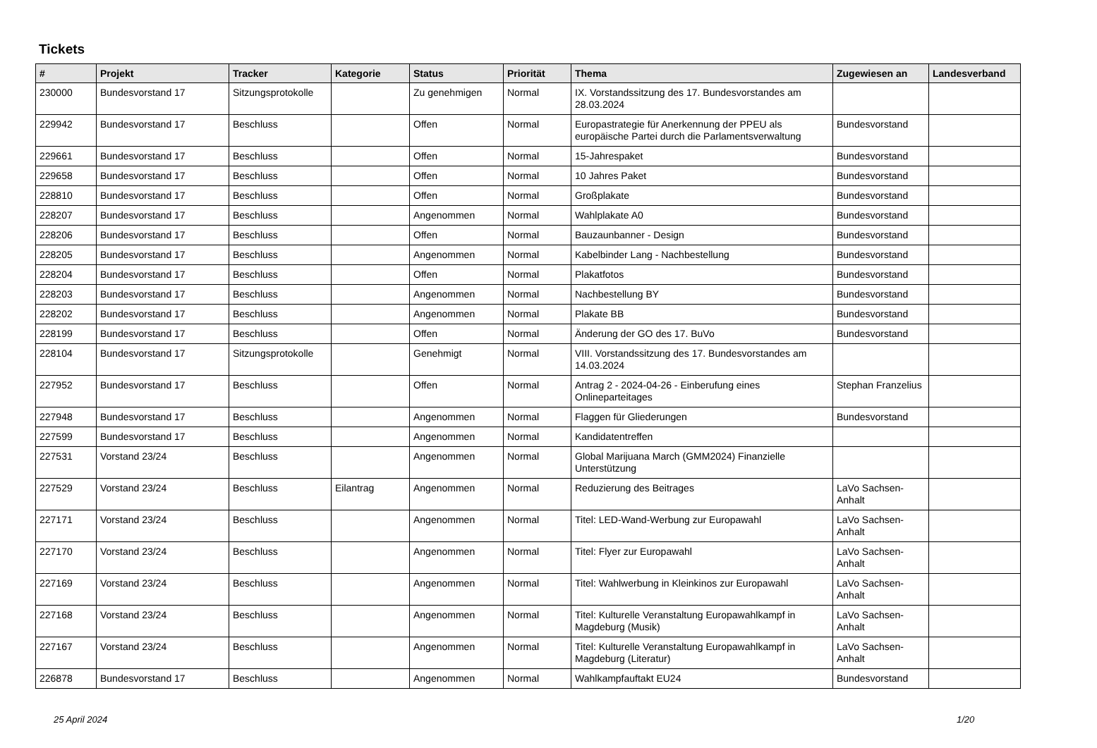Tickets
| # | Projekt | Tracker | Kategorie | Status | Priorität | Thema | Zugewiesen an | Landesverband |
| --- | --- | --- | --- | --- | --- | --- | --- | --- |
| 230000 | Bundesvorstand 17 | Sitzungsprotokolle | | Zu genehmigen | Normal | IX. Vorstandssitzung des 17. Bundesvorstandes am 28.03.2024 | | |
| 229942 | Bundesvorstand 17 | Beschluss | | Offen | Normal | Europastrategie für Anerkennung der PPEU als europäische Partei durch die Parlamentsverwaltung | Bundesvorstand | |
| 229661 | Bundesvorstand 17 | Beschluss | | Offen | Normal | 15-Jahrespaket | Bundesvorstand | |
| 229658 | Bundesvorstand 17 | Beschluss | | Offen | Normal | 10 Jahres Paket | Bundesvorstand | |
| 228810 | Bundesvorstand 17 | Beschluss | | Offen | Normal | Großplakate | Bundesvorstand | |
| 228207 | Bundesvorstand 17 | Beschluss | | Angenommen | Normal | Wahlplakate A0 | Bundesvorstand | |
| 228206 | Bundesvorstand 17 | Beschluss | | Offen | Normal | Bauzaunbanner - Design | Bundesvorstand | |
| 228205 | Bundesvorstand 17 | Beschluss | | Angenommen | Normal | Kabelbinder Lang - Nachbestellung | Bundesvorstand | |
| 228204 | Bundesvorstand 17 | Beschluss | | Offen | Normal | Plakatfotos | Bundesvorstand | |
| 228203 | Bundesvorstand 17 | Beschluss | | Angenommen | Normal | Nachbestellung BY | Bundesvorstand | |
| 228202 | Bundesvorstand 17 | Beschluss | | Angenommen | Normal | Plakate BB | Bundesvorstand | |
| 228199 | Bundesvorstand 17 | Beschluss | | Offen | Normal | Änderung der GO des 17. BuVo | Bundesvorstand | |
| 228104 | Bundesvorstand 17 | Sitzungsprotokolle | | Genehmigt | Normal | VIII. Vorstandssitzung des 17. Bundesvorstandes am 14.03.2024 | | |
| 227952 | Bundesvorstand 17 | Beschluss | | Offen | Normal | Antrag 2 - 2024-04-26 - Einberufung eines Onlineparteitages | Stephan Franzelius | |
| 227948 | Bundesvorstand 17 | Beschluss | | Angenommen | Normal | Flaggen für Gliederungen | Bundesvorstand | |
| 227599 | Bundesvorstand 17 | Beschluss | | Angenommen | Normal | Kandidatentreffen | | |
| 227531 | Vorstand 23/24 | Beschluss | | Angenommen | Normal | Global Marijuana March (GMM2024) Finanzielle Unterstützung | | |
| 227529 | Vorstand 23/24 | Beschluss | Eilantrag | Angenommen | Normal | Reduzierung des Beitrages | LaVo Sachsen-Anhalt | |
| 227171 | Vorstand 23/24 | Beschluss | | Angenommen | Normal | Titel: LED-Wand-Werbung zur Europawahl | LaVo Sachsen-Anhalt | |
| 227170 | Vorstand 23/24 | Beschluss | | Angenommen | Normal | Titel: Flyer zur Europawahl | LaVo Sachsen-Anhalt | |
| 227169 | Vorstand 23/24 | Beschluss | | Angenommen | Normal | Titel: Wahlwerbung in Kleinkinos zur Europawahl | LaVo Sachsen-Anhalt | |
| 227168 | Vorstand 23/24 | Beschluss | | Angenommen | Normal | Titel: Kulturelle Veranstaltung Europawahlkampf in Magdeburg (Musik) | LaVo Sachsen-Anhalt | |
| 227167 | Vorstand 23/24 | Beschluss | | Angenommen | Normal | Titel: Kulturelle Veranstaltung Europawahlkampf in Magdeburg (Literatur) | LaVo Sachsen-Anhalt | |
| 226878 | Bundesvorstand 17 | Beschluss | | Angenommen | Normal | Wahlkampfauftakt EU24 | Bundesvorstand | |
25 April 2024 1/20